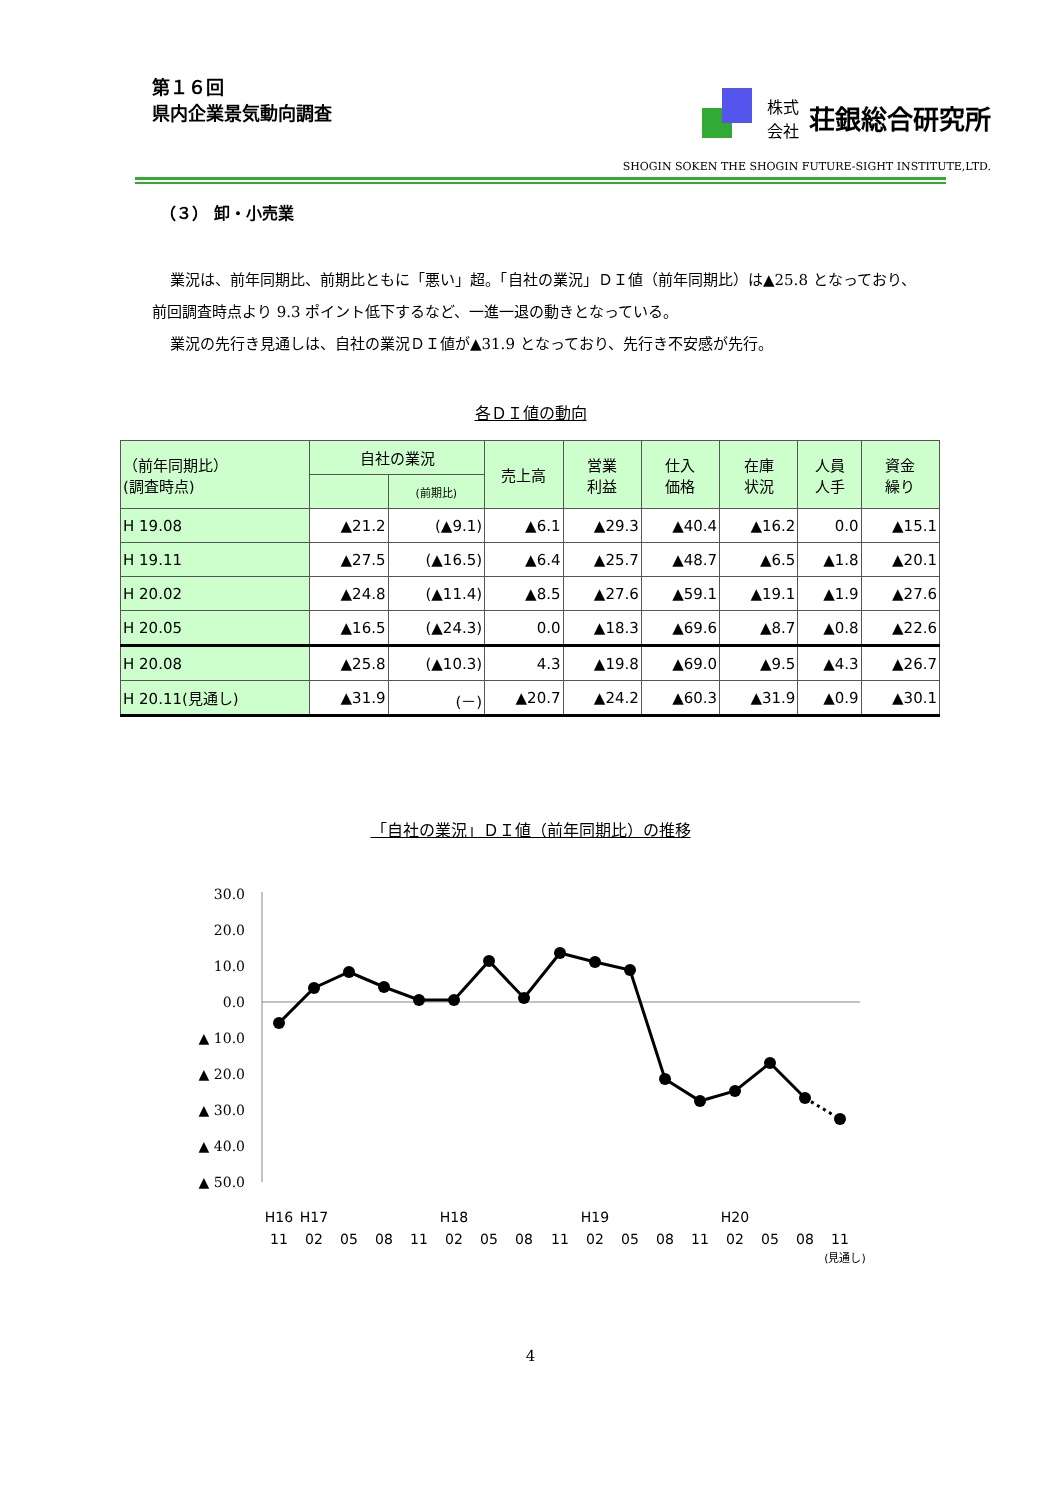第１６回
県内企業景気動向調査
株式
会社
荘銀総合研究所
SHOGIN SOKEN THE SHOGIN FUTURE-SIGHT INSTITUTE,LTD.
（３） 卸・小売業
業況は、前年同期比、前期比ともに「悪い」超。「自社の業況」ＤＩ値（前年同期比）は▲25.8 となっており、前回調査時点より 9.3 ポイント低下するなど、一進一退の動きとなっている。
業況の先行き見通しは、自社の業況ＤＩ値が▲31.9 となっており、先行き不安感が先行。
各ＤＩ値の動向
| （前年同期比） (調査時点) | 自社の業況 | | 売上高 | 営業 利益 | 仕入 価格 | 在庫 状況 | 人員 人手 | 資金 繰り |
| --- | --- | --- | --- | --- | --- | --- | --- | --- |
| | | (前期比) | | | | | | |
| H 19.08 | ▲21.2 | (▲9.1) | ▲6.1 | ▲29.3 | ▲40.4 | ▲16.2 | 0.0 | ▲15.1 |
| H 19.11 | ▲27.5 | (▲16.5) | ▲6.4 | ▲25.7 | ▲48.7 | ▲6.5 | ▲1.8 | ▲20.1 |
| H 20.02 | ▲24.8 | (▲11.4) | ▲8.5 | ▲27.6 | ▲59.1 | ▲19.1 | ▲1.9 | ▲27.6 |
| H 20.05 | ▲16.5 | (▲24.3) | 0.0 | ▲18.3 | ▲69.6 | ▲8.7 | ▲0.8 | ▲22.6 |
| H 20.08 | ▲25.8 | (▲10.3) | 4.3 | ▲19.8 | ▲69.0 | ▲9.5 | ▲4.3 | ▲26.7 |
| H 20.11(見通し) | ▲31.9 | (－) | ▲20.7 | ▲24.2 | ▲60.3 | ▲31.9 | ▲0.9 | ▲30.1 |
「自社の業況」ＤＩ値（前年同期比）の推移
30.0
20.0
10.0
0.0
▲ 10.0
▲ 20.0
▲ 30.0
▲ 40.0
▲ 50.0
H16
H17
H18
H19
H20
11
02
05
08
11
02
05
08
11
02
05
08
11
02
05
08
11
(見通し)
4